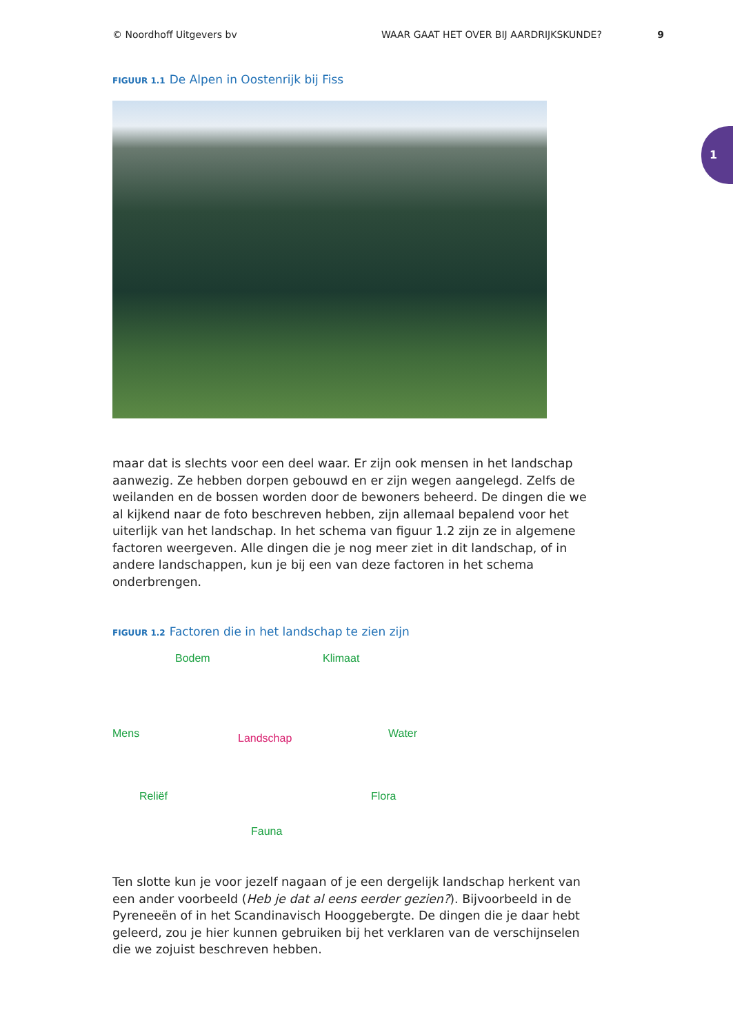© Noordhoff Uitgevers bv WAAR GAAT HET OVER BIJ AARDRIJKSKUNDE? 9
1
FIGUUR 1.1 De Alpen in Oostenrijk bij Fiss
maar dat is slechts voor een deel waar. Er zijn ook mensen in het landschap aanwezig. Ze hebben dorpen gebouwd en er zijn wegen aangelegd. Zelfs de weilanden en de bossen worden door de bewoners beheerd. De dingen die we al kijkend naar de foto beschreven hebben, zijn allemaal bepalend voor het uiterlijk van het landschap. In het schema van figuur 1.2 zijn ze in algemene factoren weergeven. Alle dingen die je nog meer ziet in dit landschap, of in andere landschappen, kun je bij een van deze factoren in het schema onderbrengen.
FIGUUR 1.2 Factoren die in het landschap te zien zijn
Bodem Klimaat
Mens Landschap Water
Reliëf Flora
Fauna
Ten slotte kun je voor jezelf nagaan of je een dergelijk landschap herkent van een ander voorbeeld (Heb je dat al eens eerder gezien?). Bijvoorbeeld in de Pyreneeën of in het Scandinavisch Hooggebergte. De dingen die je daar hebt geleerd, zou je hier kunnen gebruiken bij het verklaren van de verschijnselen die we zojuist beschreven hebben.